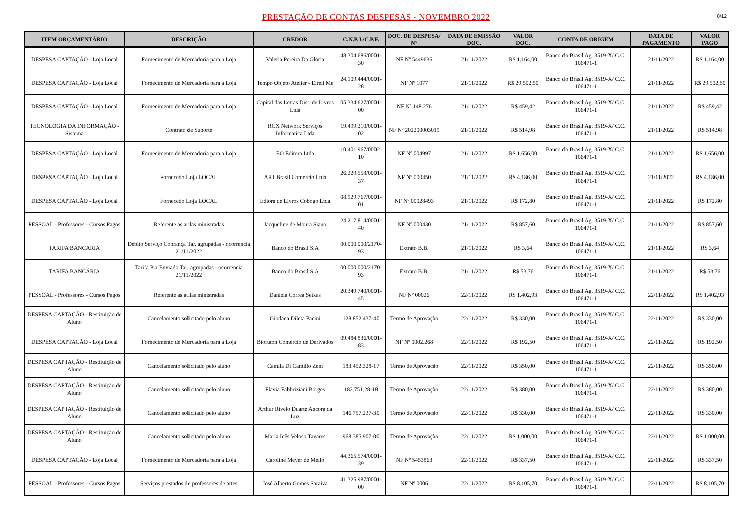PRESTAÇÃO DE CONTAS DESPESAS - NOVEMBRO 2022
8/12
| ITEM ORÇAMENTÁRIO | DESCRIÇÃO | CREDOR | C.N.P.J./C.P.F. | DOC. DE DESPESA/ N° | DATA DE EMISSÃO DOC. | VALOR DOC. | CONTA DE ORIGEM | DATA DE PAGAMENTO | VALOR PAGO |
| --- | --- | --- | --- | --- | --- | --- | --- | --- | --- |
| DESPESA CAPTAÇÃO - Loja Local | Fornecimento de Mercadoria para a Loja | Valeria Pereira Da Gloria | 48.304.686/0001-30 | NF Nº 5449636 | 21/11/2022 | R$ 1.164,00 | Banco do Brasil Ag. 3519-X/ C.C. 106471-1 | 21/11/2022 | R$ 1.164,00 |
| DESPESA CAPTAÇÃO - Loja Local | Fornecimento de Mercadoria para a Loja | Tempo Objeto Atelier - Eireli Me | 24.109.444/0001-28 | NF Nº 1077 | 21/11/2022 | R$ 29.502,50 | Banco do Brasil Ag. 3519-X/ C.C. 106471-1 | 21/11/2022 | R$ 29.502,50 |
| DESPESA CAPTAÇÃO - Loja Local | Fornecimento de Mercadoria para a Loja | Capital das Letras Dist. de Livros Ltda | 05.334.627/0001-00 | NF Nº 148.276 | 21/11/2022 | R$ 459,42 | Banco do Brasil Ag. 3519-X/ C.C. 106471-1 | 21/11/2022 | R$ 459,42 |
| TECNOLOGIA DA INFORMAÇÃO - Sistema | Contrato de Suporte | RCX Network Serviços Informatica Ltda | 19.499.210/0001-02 | NF Nº 202200003019 | 21/11/2022 | R$ 514,98 | Banco do Brasil Ag. 3519-X/ C.C. 106471-1 | 21/11/2022 | R$ 514,98 |
| DESPESA CAPTAÇÃO - Loja Local | Fornecimento de Mercadoria para a Loja | EO Editora Ltda | 10.401.967/0002-10 | NF Nº 004997 | 21/11/2022 | R$ 1.656,00 | Banco do Brasil Ag. 3519-X/ C.C. 106471-1 | 21/11/2022 | R$ 1.656,00 |
| DESPESA CAPTAÇÃO - Loja Local | Fornecedo Loja LOCAL | ART Brasil Comercio Ltda | 26.229.558/0001-37 | NF Nº 000450 | 21/11/2022 | R$ 4.186,00 | Banco do Brasil Ag. 3519-X/ C.C. 106471-1 | 21/11/2022 | R$ 4.186,00 |
| DESPESA CAPTAÇÃO - Loja Local | Fornecedo Loja LOCAL | Ediora de Livros Cobogo Ltda | 08.929.767/0001-01 | NF Nº 00028493 | 21/11/2022 | R$ 172,80 | Banco do Brasil Ag. 3519-X/ C.C. 106471-1 | 21/11/2022 | R$ 172,80 |
| PESSOAL - Professores - Cursos Pagos | Referente as aulas ministradas | Jacqueline de Moura Siano | 24.217.814/0001-40 | NF Nº 000430 | 21/11/2022 | R$ 857,60 | Banco do Brasil Ag. 3519-X/ C.C. 106471-1 | 21/11/2022 | R$ 857,60 |
| TARIFA BANCÁRIA | Débito Serviço Cobrança Tar. agrupadas - ocorrencia 21/11/2022 | Banco do Brasil S.A | 00.000.000/2170-93 | Extrato B.B. | 21/11/2022 | R$ 3,64 | Banco do Brasil Ag. 3519-X/ C.C. 106471-1 | 21/11/2022 | R$ 3,64 |
| TARIFA BANCÁRIA | Tarifa Pix Enviado Tar. agrupadas - ocorrencia 21/11/2022 | Banco do Brasil S.A | 00.000.000/2170-93 | Extrato B.B. | 21/11/2022 | R$ 53,76 | Banco do Brasil Ag. 3519-X/ C.C. 106471-1 | 21/11/2022 | R$ 53,76 |
| PESSOAL - Professores - Cursos Pagos | Referente as aulas ministradas | Daniela Correa Seixas | 20.349.740/0001-45 | NF Nº 00026 | 22/11/2022 | R$ 1.402,93 | Banco do Brasil Ag. 3519-X/ C.C. 106471-1 | 22/11/2022 | R$ 1.402,93 |
| DESPESA CAPTAÇÃO - Restituição de Aluno | Cancelamento solicitado pelo aluno | Giodana Dileta Pacini | 128.852.437-40 | Termo de Aprovação | 22/11/2022 | R$ 330,00 | Banco do Brasil Ag. 3519-X/ C.C. 106471-1 | 22/11/2022 | R$ 330,00 |
| DESPESA CAPTAÇÃO - Loja Local | Fornecimento de Mercadoria para a Loja | Biofuton Comércio de Derivados | 09.484.836/0001-83 | NF Nº 0002.268 | 22/11/2022 | R$ 192,50 | Banco do Brasil Ag. 3519-X/ C.C. 106471-1 | 22/11/2022 | R$ 192,50 |
| DESPESA CAPTAÇÃO - Restituição de Aluno | Cancelamento solicitado pelo aluno | Camila Di Camillo Zeni | 183.452.328-17 | Termo de Aprovação | 22/11/2022 | R$ 350,00 | Banco do Brasil Ag. 3519-X/ C.C. 106471-1 | 22/11/2022 | R$ 350,00 |
| DESPESA CAPTAÇÃO - Restituição de Aluno | Cancelamento solicitado pelo aluno | Flavia Fabbriziani Borges | 182.751.28-18 | Termo de Aprovação | 22/11/2022 | R$ 380,00 | Banco do Brasil Ag. 3519-X/ C.C. 106471-1 | 22/11/2022 | R$ 380,00 |
| DESPESA CAPTAÇÃO - Restituição de Aluno | Cancelamento solicitado pelo aluno | Arthur Rivelo Duarte Ancora da Luz | 146.757.237-30 | Termo de Aprovação | 22/11/2022 | R$ 330,00 | Banco do Brasil Ag. 3519-X/ C.C. 106471-1 | 22/11/2022 | R$ 330,00 |
| DESPESA CAPTAÇÃO - Restituição de Aluno | Cancelamento solicitado pelo aluno | Maria Inês Veloso Tavares | 968.385.907-00 | Termo de Aprovação | 22/11/2022 | R$ 1.000,00 | Banco do Brasil Ag. 3519-X/ C.C. 106471-1 | 22/11/2022 | R$ 1.000,00 |
| DESPESA CAPTAÇÃO - Loja Local | Fornecimento de Mercadoria para a Loja | Caroline Meyer de Mello | 44.365.574/0001-39 | NF Nº 5453863 | 22/11/2022 | R$ 337,50 | Banco do Brasil Ag. 3519-X/ C.C. 106471-1 | 22/11/2022 | R$ 337,50 |
| PESSOAL - Professores - Cursos Pagos | Serviços prestados de professores de artes | José Alberto Gomes Saraiva | 41.325.987/0001-00 | NF Nº 0006 | 22/11/2022 | R$ 8.105,70 | Banco do Brasil Ag. 3519-X/ C.C. 106471-1 | 22/11/2022 | R$ 8.105,70 |